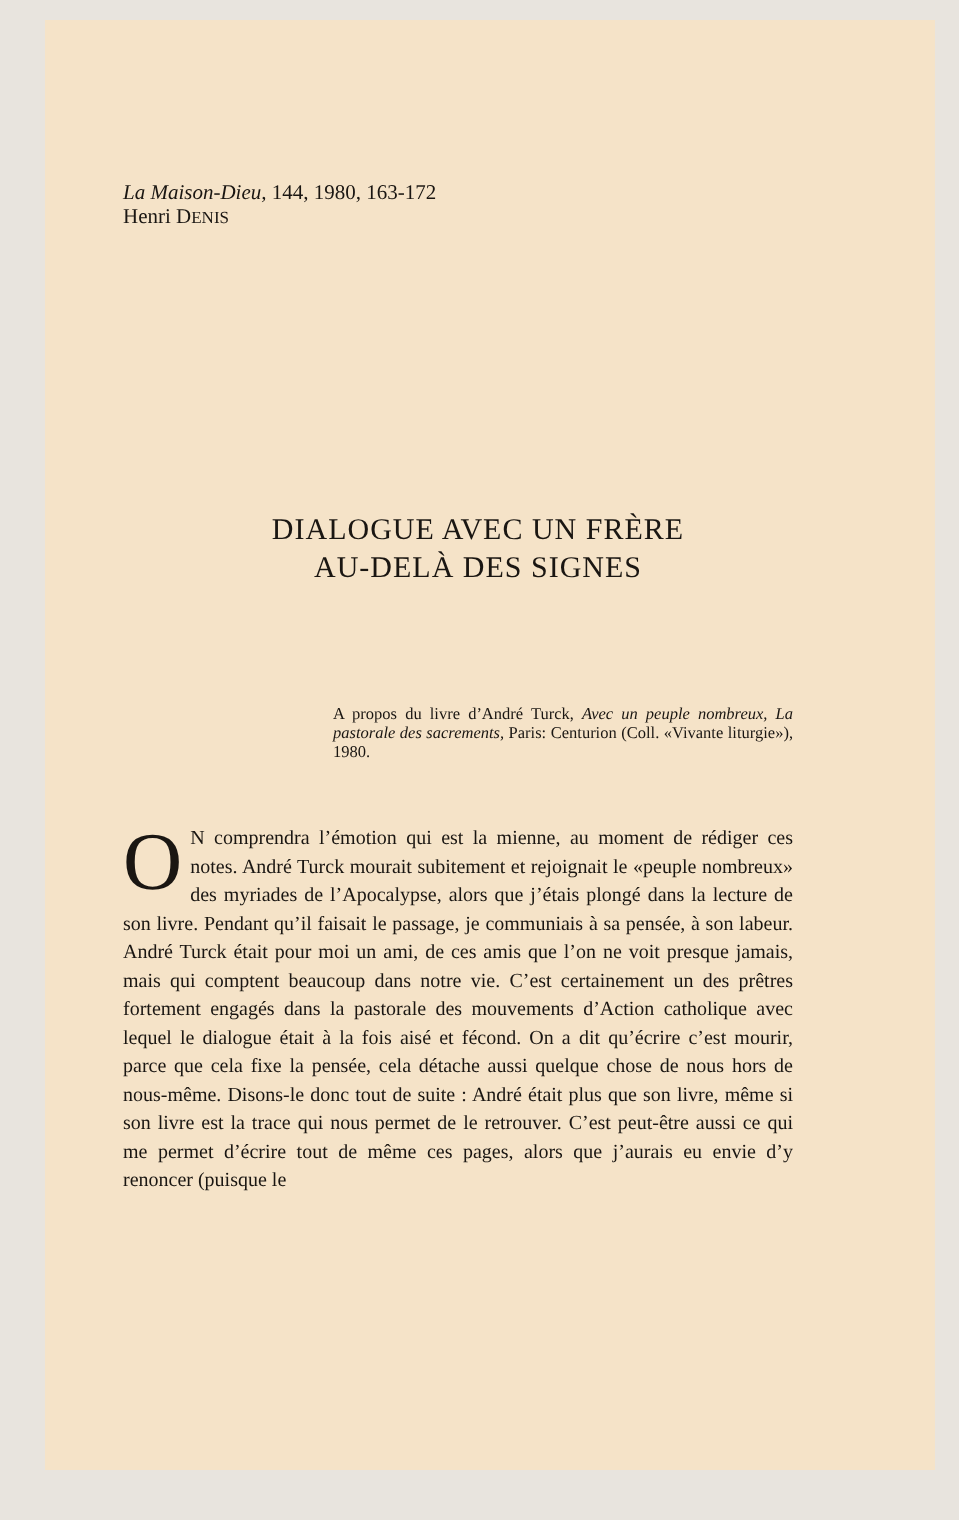La Maison-Dieu, 144, 1980, 163-172
Henri DENIS
DIALOGUE AVEC UN FRÈRE
AU-DELÀ DES SIGNES
A propos du livre d’André Turck, Avec un peuple nombreux, La pastorale des sacrements, Paris: Centurion (Coll. «Vivante liturgie»), 1980.
ON comprendra l’émotion qui est la mienne, au moment de rédiger ces notes. André Turck mourait subitement et rejoignait le «peuple nombreux» des myriades de l’Apocalypse, alors que j’étais plongé dans la lecture de son livre. Pendant qu’il faisait le passage, je communiais à sa pensée, à son labeur. André Turck était pour moi un ami, de ces amis que l’on ne voit presque jamais, mais qui comptent beaucoup dans notre vie. C’est certainement un des prêtres fortement engagés dans la pastorale des mouvements d’Action catholique avec lequel le dialogue était à la fois aisé et fécond. On a dit qu’écrire c’est mourir, parce que cela fixe la pensée, cela détache aussi quelque chose de nous hors de nous-même. Disons-le donc tout de suite : André était plus que son livre, même si son livre est la trace qui nous permet de le retrouver. C’est peut-être aussi ce qui me permet d’écrire tout de même ces pages, alors que j’aurais eu envie d’y renoncer (puisque le